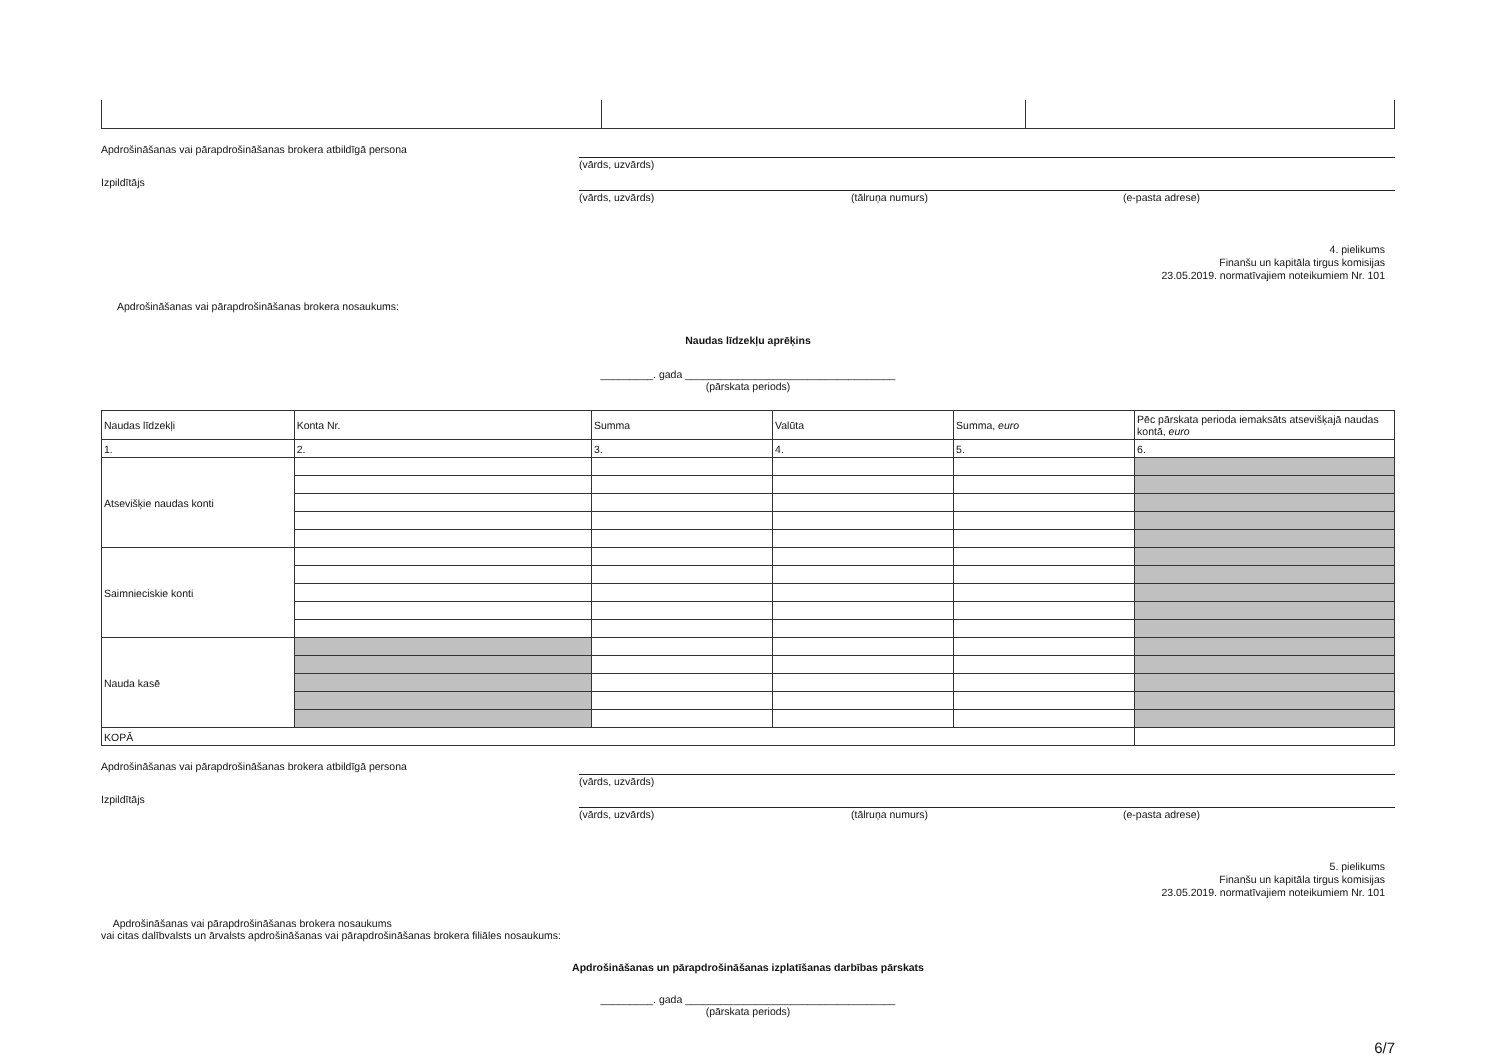Apdrošināšanas vai pārapdrošināšanas brokera atbildīgā persona (vārds, uzvārds)
Izpildītājs (vārds, uzvārds) (tālruņa numurs) (e-pasta adrese)
4. pielikums
Finanšu un kapitāla tirgus komisijas
23.05.2019. normatīvajiem noteikumiem Nr. 101
Apdrošināšanas vai pārapdrošināšanas brokera nosaukums:
Naudas līdzekļu aprēķins
_________. gada ____________________________________
(pārskata periods)
| Naudas līdzekļi | Konta Nr. | Summa | Valūta | Summa, euro | Pēc pārskata perioda iemaksāts atsevišķajā naudas kontā, euro |
| 1. | 2. | 3. | 4. | 5. | 6. |
| Atsevišķie naudas konti | | | | | |
| Saimnieciskie konti | | | | | |
| Nauda kasē | | | | | |
| KOPĀ | | | | | |
Apdrošināšanas vai pārapdrošināšanas brokera atbildīgā persona (vārds, uzvārds)
Izpildītājs (vārds, uzvārds) (tālruņa numurs) (e-pasta adrese)
5. pielikums
Finanšu un kapitāla tirgus komisijas
23.05.2019. normatīvajiem noteikumiem Nr. 101
Apdrošināšanas vai pārapdrošināšanas brokera nosaukums
vai citas dalībvalsts un ārvalsts apdrošināšanas vai pārapdrošināšanas brokera filiāles nosaukums:
Apdrošināšanas un pārapdrošināšanas izplatīšanas darbības pārskats
_________. gada ____________________________________
(pārskata periods)
6/7